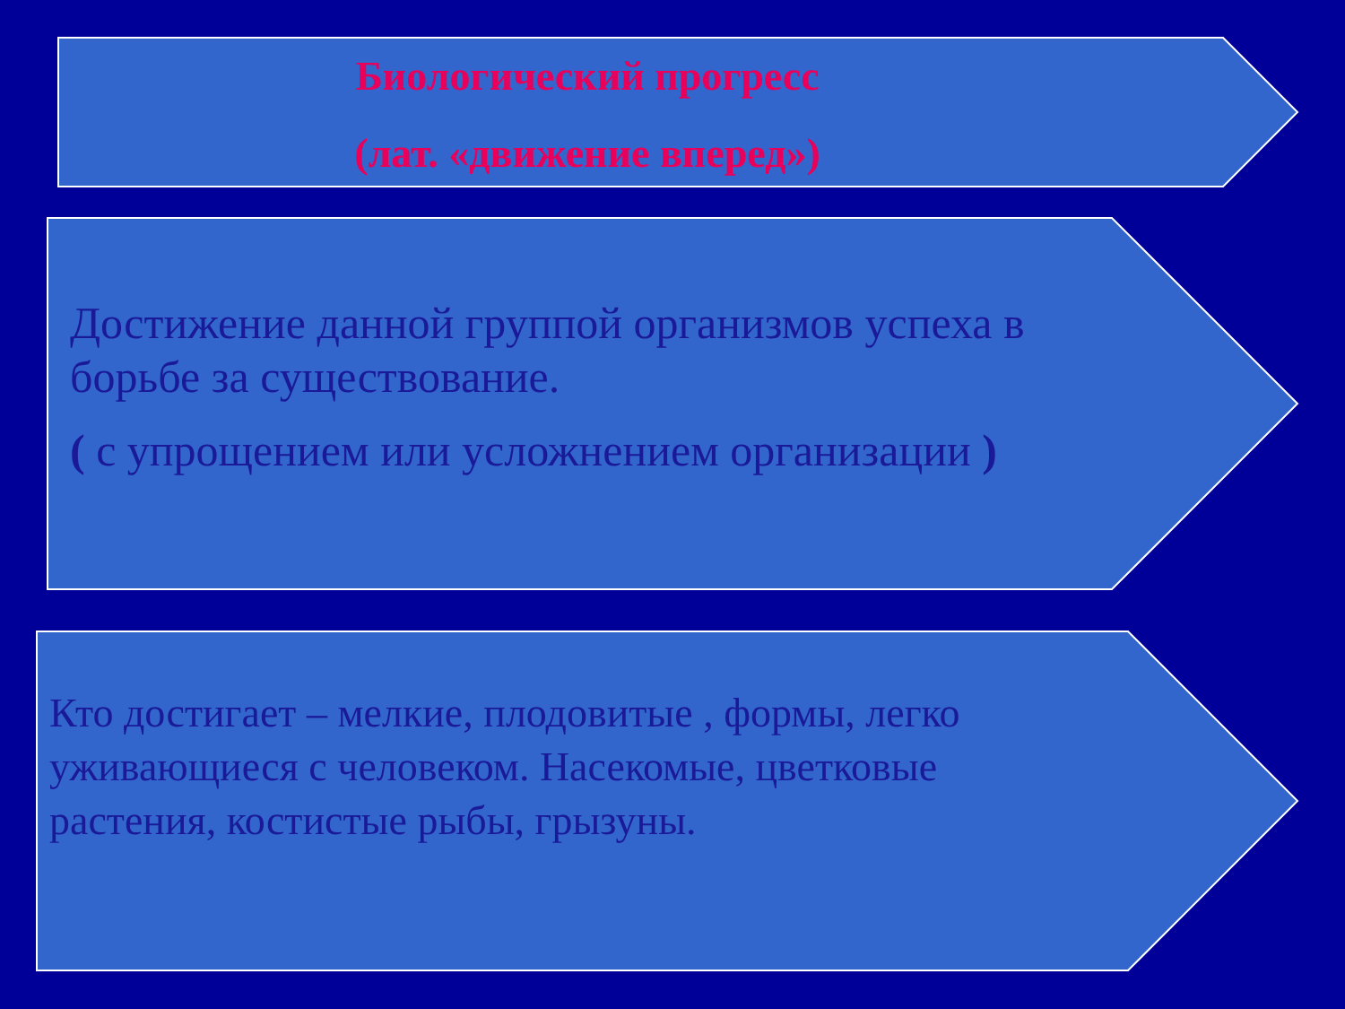Биологический прогресс
(лат. «движение вперед»)
Достижение данной группой организмов успеха в борьбе за существование.
( с упрощением или усложнением организации )
Кто достигает – мелкие, плодовитые , формы, легко уживающиеся с человеком. Насекомые, цветковые растения, костистые рыбы, грызуны.